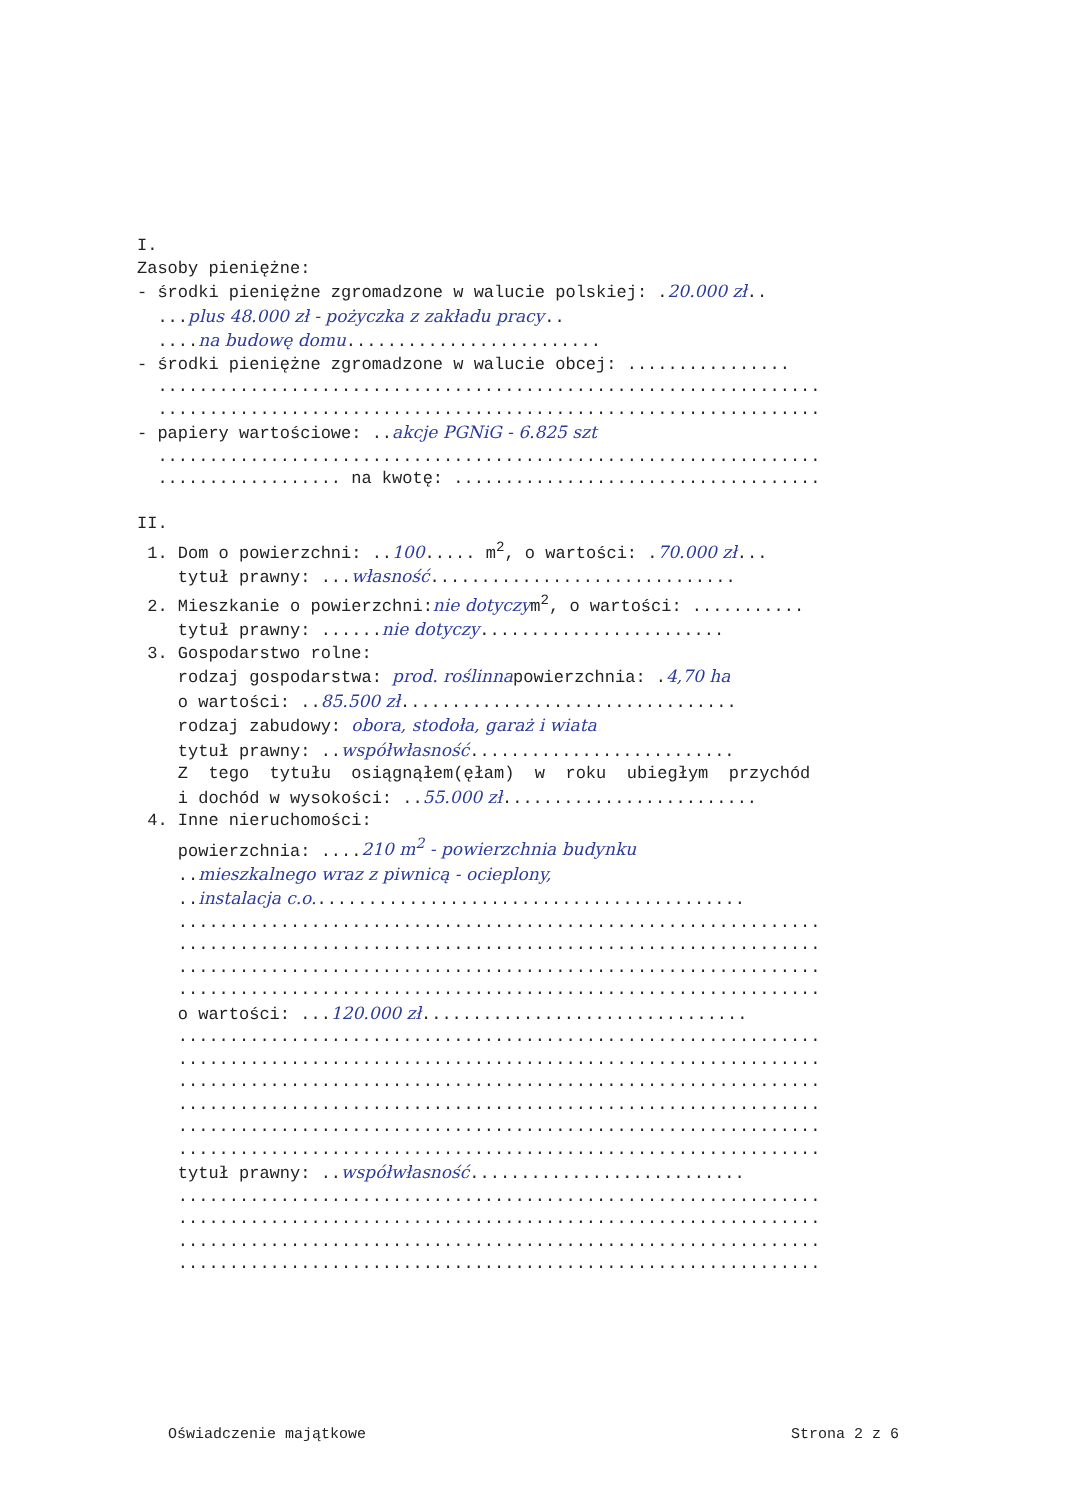I. Zasoby pieniężne: - środki pieniężne zgromadzone w walucie polskiej: .20.000 zł.. ...plus 48.000 zł - pożyczka z zakładu pracy.. ....na budowę domu......................... - środki pieniężne zgromadzone w walucie obcej: ................ ................................................................. ................................................................. - papiery wartościowe: ..akcje PGNiG - 6.825 szt ................................................................. .................. na kwotę: .................................... II. 1. Dom o powierzchni: ..100..... m<sup>2</sup>, o wartości: .70.000 zł... tytuł prawny: ...własność.............................. 2. Mieszkanie o powierzchni:nie dotyczym<sup>2</sup>, o wartości: ........... tytuł prawny: ......nie dotyczy........................ 3. Gospodarstwo rolne: rodzaj gospodarstwa: prod. roślinnapowierzchnia: .4,70 ha o wartości: ..85.500 zł................................. rodzaj zabudowy: obora, stodoła, garaż i wiata tytuł prawny: ..współwłasność.......................... Z tego tytułu osiągnąłem(ęłam) w roku ubiegłym przychód i dochód w wysokości: ..55.000 zł......................... 4. Inne nieruchomości: powierzchnia: ....210 m<sup>2</sup> - powierzchnia budynku ..mieszkalnego wraz z piwnicą - ocieplony, ..instalacja c.o........................................... ............................................................... ............................................................... ............................................................... ............................................................... o wartości: ...120.000 zł................................ ............................................................... ............................................................... ............................................................... ............................................................... ............................................................... ............................................................... tytuł prawny: ..współwłasność........................... ............................................................... ............................................................... ............................................................... ...............................................................
Oświadczenie majątkowe Strona 2 z 6